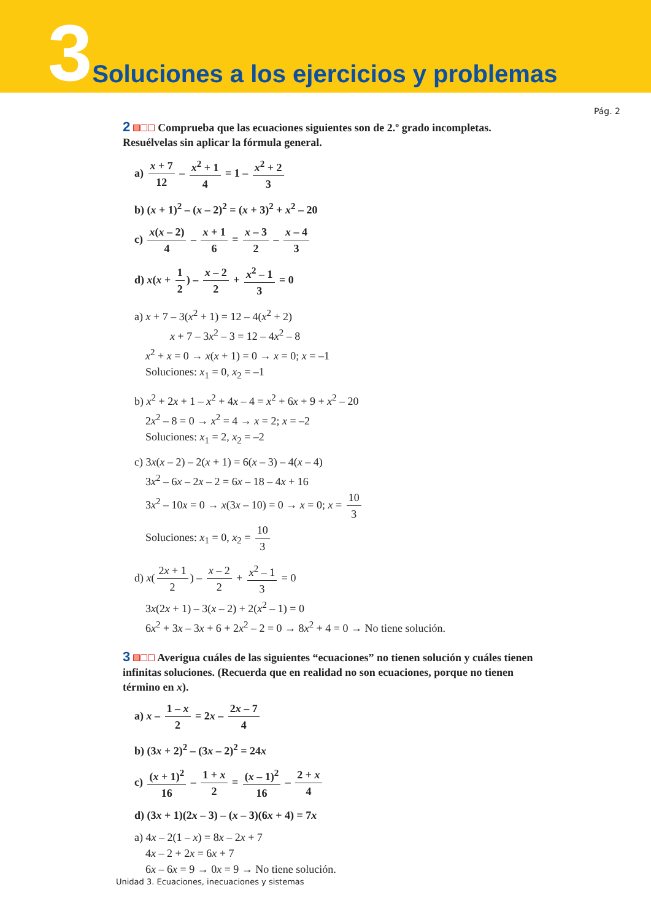3 Soluciones a los ejercicios y problemas
Pág. 2
2 Comprueba que las ecuaciones siguientes son de 2.º grado incompletas. Resuélvelas sin aplicar la fórmula general.
a) x + 7 12 – x<sup>2</sup> + 1 4 = 1 – x<sup>2</sup> + 2 3
b) (x + 1)<sup>2</sup> – (x – 2)<sup>2</sup> = (x + 3)<sup>2</sup> + x<sup>2</sup> – 20
c) x(x – 2) 4 – x + 1 6 = x – 3 2 – x – 4 3
d) x(x + 1 2) – x – 2 2 + x<sup>2</sup> – 1 3 = 0
a) x + 7 – 3(x<sup>2</sup> + 1) = 12 – 4(x<sup>2</sup> + 2)
x + 7 – 3x<sup>2</sup> – 3 = 12 – 4x<sup>2</sup> – 8
x<sup>2</sup> + x = 0 → x(x + 1) = 0 → x = 0; x = –1
Soluciones: x<sub>1</sub> = 0, x<sub>2</sub> = –1
b) x<sup>2</sup> + 2x + 1 – x<sup>2</sup> + 4x – 4 = x<sup>2</sup> + 6x + 9 + x<sup>2</sup> – 20
2x<sup>2</sup> – 8 = 0 → x<sup>2</sup> = 4 → x = 2; x = –2
Soluciones: x<sub>1</sub> = 2, x<sub>2</sub> = –2
c) 3x(x – 2) – 2(x + 1) = 6(x – 3) – 4(x – 4)
3x<sup>2</sup> – 6x – 2x – 2 = 6x – 18 – 4x + 16
3x<sup>2</sup> – 10x = 0 → x(3x – 10) = 0 → x = 0; x = 10 3
Soluciones: x<sub>1</sub> = 0, x<sub>2</sub> = 10 3
d) x(2x + 1 2) – x – 2 2 + x<sup>2</sup> – 1 3 = 0
3x(2x + 1) – 3(x – 2) + 2(x<sup>2</sup> – 1) = 0
6x<sup>2</sup> + 3x – 3x + 6 + 2x<sup>2</sup> – 2 = 0 → 8x<sup>2</sup> + 4 = 0 → No tiene solución.
3 Averigua cuáles de las siguientes “ecuaciones” no tienen solución y cuáles tienen infinitas soluciones. (Recuerda que en realidad no son ecuaciones, porque no tienen término en x).
a) x – 1 – x 2 = 2x – 2x – 7 4
b) (3x + 2)<sup>2</sup> – (3x – 2)<sup>2</sup> = 24x
c) (x + 1)<sup>2</sup> 16 – 1 + x 2 = (x – 1)<sup>2</sup> 16 – 2 + x 4
d) (3x + 1)(2x – 3) – (x – 3)(6x + 4) = 7x
a) 4x – 2(1 – x) = 8x – 2x + 7
4x – 2 + 2x = 6x + 7
6x – 6x = 9 → 0x = 9 → No tiene solución.
Unidad 3. Ecuaciones, inecuaciones y sistemas